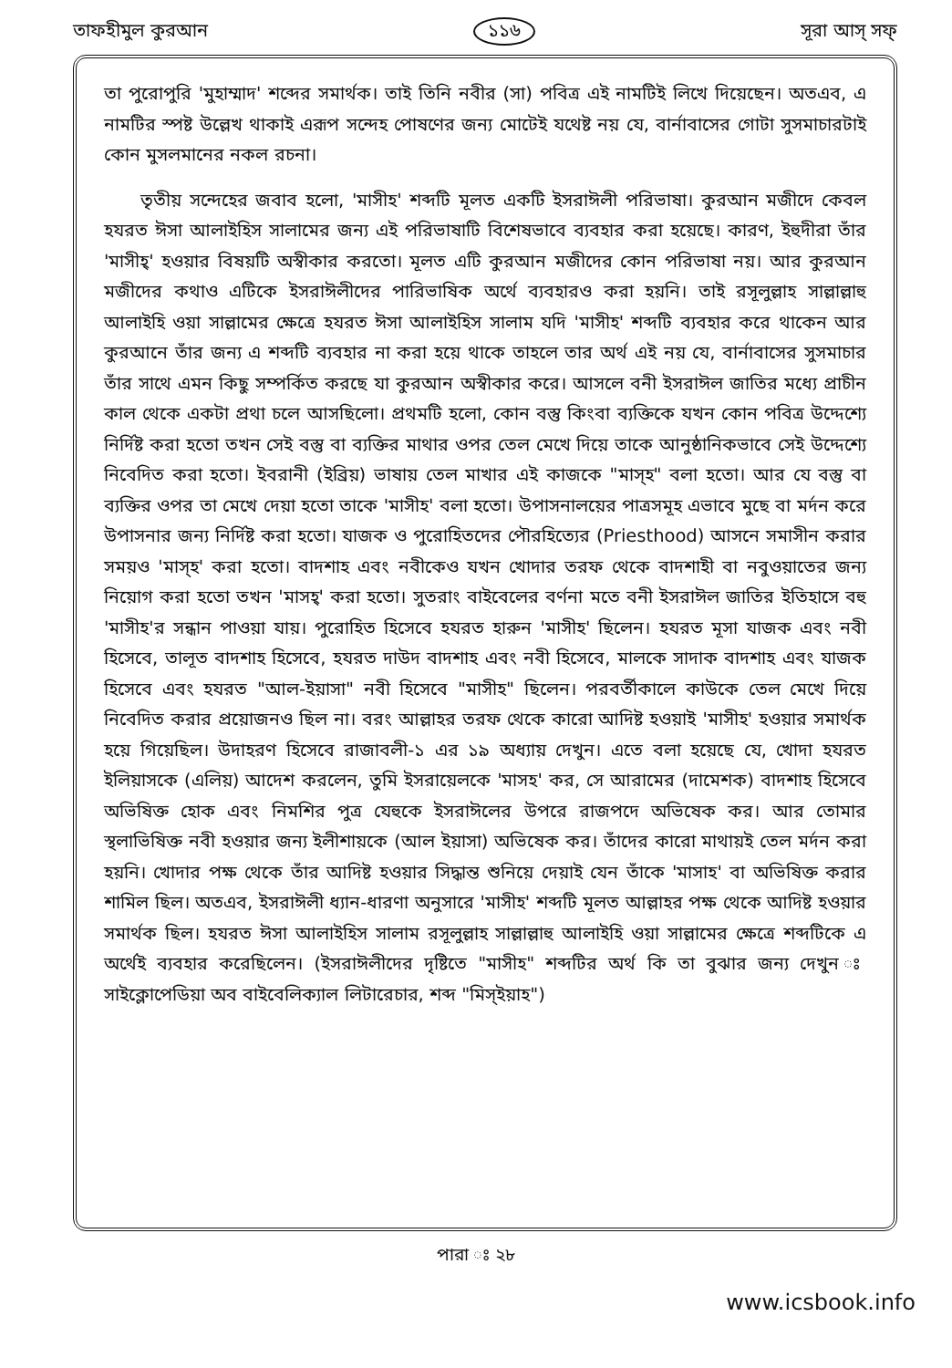তাফহীমুল কুরআন ১১৬ সূরা আস্ সফ্
তা পুরোপুরি 'মুহাম্মাদ' শব্দের সমার্থক। তাই তিনি নবীর (সা) পবিত্র এই নামটিই লিখে দিয়েছেন। অতএব, এ নামটির স্পষ্ট উল্লেখ থাকাই এরূপ সন্দেহ পোষণের জন্য মোটেই যথেষ্ট নয় যে, বার্নাবাসের গোটা সুসমাচারটাই কোন মুসলমানের নকল রচনা।
তৃতীয় সন্দেহের জবাব হলো, 'মাসীহ' শব্দটি মূলত একটি ইসরাঈলী পরিভাষা। কুরআন মজীদে কেবল হযরত ঈসা আলাইহিস সালামের জন্য এই পরিভাষাটি বিশেষভাবে ব্যবহার করা হয়েছে। কারণ, ইহুদীরা তাঁর 'মাসীহ্' হওয়ার বিষয়টি অস্বীকার করতো। মূলত এটি কুরআন মজীদের কোন পরিভাষা নয়। আর কুরআন মজীদের কথাও এটিকে ইসরাঈলীদের পারিভাষিক অর্থে ব্যবহারও করা হয়নি। তাই রসূলুল্লাহ সাল্লাল্লাহু আলাইহি ওয়া সাল্লামের ক্ষেত্রে হযরত ঈসা আলাইহিস সালাম যদি 'মাসীহ' শব্দটি ব্যবহার করে থাকেন আর কুরআনে তাঁর জন্য এ শব্দটি ব্যবহার না করা হয়ে থাকে তাহলে তার অর্থ এই নয় যে, বার্নাবাসের সুসমাচার তাঁর সাথে এমন কিছু সম্পর্কিত করছে যা কুরআন অস্বীকার করে। আসলে বনী ইসরাঈল জাতির মধ্যে প্রাচীন কাল থেকে একটা প্রথা চলে আসছিলো। প্রথমটি হলো, কোন বস্তু কিংবা ব্যক্তিকে যখন কোন পবিত্র উদ্দেশ্যে নির্দিষ্ট করা হতো তখন সেই বস্তু বা ব্যক্তির মাথার ওপর তেল মেখে দিয়ে তাকে আনুষ্ঠানিকভাবে সেই উদ্দেশ্যে নিবেদিত করা হতো। ইবরানী (ইব্রিয়) ভাষায় তেল মাখার এই কাজকে "মাস্হ" বলা হতো। আর যে বস্তু বা ব্যক্তির ওপর তা মেখে দেয়া হতো তাকে 'মাসীহ' বলা হতো। উপাসনালয়ের পাত্রসমূহ এভাবে মুছে বা মর্দন করে উপাসনার জন্য নির্দিষ্ট করা হতো। যাজক ও পুরোহিতদের পৌরহিত্যের (Priesthood) আসনে সমাসীন করার সময়ও 'মাস্হ' করা হতো। বাদশাহ এবং নবীকেও যখন খোদার তরফ থেকে বাদশাহী বা নবুওয়াতের জন্য নিয়োগ করা হতো তখন 'মাসহ্' করা হতো। সুতরাং বাইবেলের বর্ণনা মতে বনী ইসরাঈল জাতির ইতিহাসে বহু 'মাসীহ'র সন্ধান পাওয়া যায়। পুরোহিত হিসেবে হযরত হারুন 'মাসীহ' ছিলেন। হযরত মূসা যাজক এবং নবী হিসেবে, তালূত বাদশাহ হিসেবে, হযরত দাউদ বাদশাহ এবং নবী হিসেবে, মালকে সাদাক বাদশাহ এবং যাজক হিসেবে এবং হযরত "আল-ইয়াসা" নবী হিসেবে "মাসীহ" ছিলেন। পরবর্তীকালে কাউকে তেল মেখে দিয়ে নিবেদিত করার প্রয়োজনও ছিল না। বরং আল্লাহর তরফ থেকে কারো আদিষ্ট হওয়াই 'মাসীহ' হওয়ার সমার্থক হয়ে গিয়েছিল। উদাহরণ হিসেবে রাজাবলী-১ এর ১৯ অধ্যায় দেখুন। এতে বলা হয়েছে যে, খোদা হযরত ইলিয়াসকে (এলিয়) আদেশ করলেন, তুমি ইসরায়েলকে 'মাসহ' কর, সে আরামের (দামেশক) বাদশাহ হিসেবে অভিষিক্ত হোক এবং নিমশির পুত্র যেহুকে ইসরাঈলের উপরে রাজপদে অভিষেক কর। আর তোমার স্থলাভিষিক্ত নবী হওয়ার জন্য ইলীশায়কে (আল ইয়াসা) অভিষেক কর। তাঁদের কারো মাথায়ই তেল মর্দন করা হয়নি। খোদার পক্ষ থেকে তাঁর আদিষ্ট হওয়ার সিদ্ধান্ত শুনিয়ে দেয়াই যেন তাঁকে 'মাসাহ' বা অভিষিক্ত করার শামিল ছিল। অতএব, ইসরাঈলী ধ্যান-ধারণা অনুসারে 'মাসীহ' শব্দটি মূলত আল্লাহর পক্ষ থেকে আদিষ্ট হওয়ার সমার্থক ছিল। হযরত ঈসা আলাইহিস সালাম রসূলুল্লাহ সাল্লাল্লাহু আলাইহি ওয়া সাল্লামের ক্ষেত্রে শব্দটিকে এ অর্থেই ব্যবহার করেছিলেন। (ইসরাঈলীদের দৃষ্টিতে "মাসীহ" শব্দটির অর্থ কি তা বুঝার জন্য দেখুন ঃ সাইক্লোপেডিয়া অব বাইবেলিক্যাল লিটারেচার, শব্দ "মিস্ইয়াহ")
পারা ঃ ২৮
www.icsbook.info